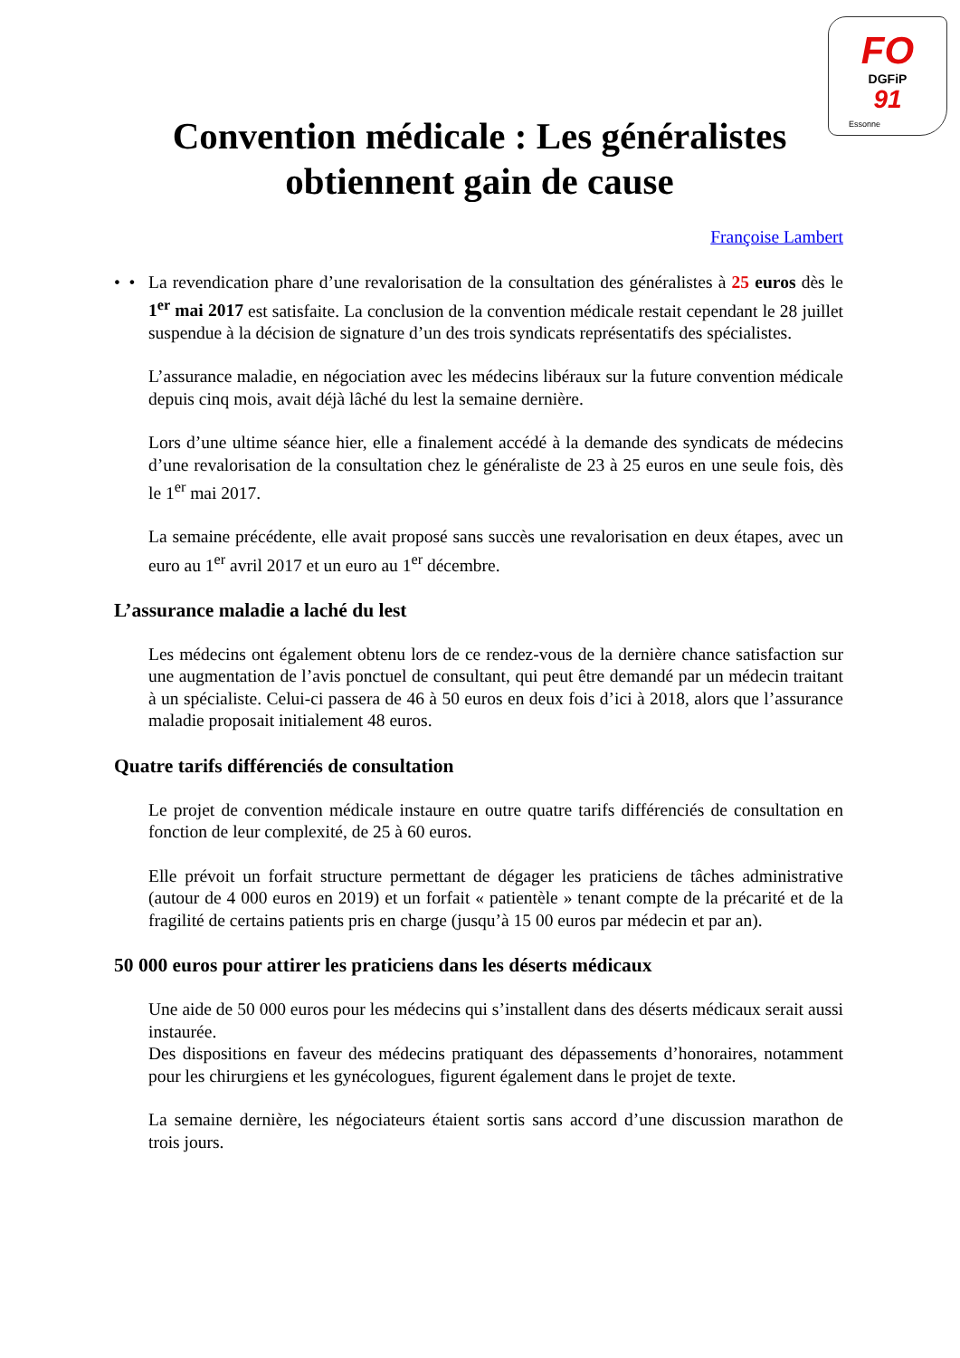FO
DGFiP
91
Essonne
Convention médicale : Les généralistes obtiennent gain de cause
Françoise Lambert
• • La revendication phare d’une revalorisation de la consultation des généralistes à 25 euros dès le 1<sup>er</sup> mai 2017 est satisfaite. La conclusion de la convention médicale restait cependant le 28 juillet suspendue à la décision de signature d’un des trois syndicats représentatifs des spécialistes.
L’assurance maladie, en négociation avec les médecins libéraux sur la future convention médicale depuis cinq mois, avait déjà lâché du lest la semaine dernière.
Lors d’une ultime séance hier, elle a finalement accédé à la demande des syndicats de médecins d’une revalorisation de la consultation chez le généraliste de 23 à 25 euros en une seule fois, dès le 1<sup>er</sup> mai 2017.
La semaine précédente, elle avait proposé sans succès une revalorisation en deux étapes, avec un euro au 1<sup>er</sup> avril 2017 et un euro au 1<sup>er</sup> décembre.
L’assurance maladie a laché du lest
Les médecins ont également obtenu lors de ce rendez-vous de la dernière chance satisfaction sur une augmentation de l’avis ponctuel de consultant, qui peut être demandé par un médecin traitant à un spécialiste. Celui-ci passera de 46 à 50 euros en deux fois d’ici à 2018, alors que l’assurance maladie proposait initialement 48 euros.
Quatre tarifs différenciés de consultation
Le projet de convention médicale instaure en outre quatre tarifs différenciés de consultation en fonction de leur complexité, de 25 à 60 euros.
Elle prévoit un forfait structure permettant de dégager les praticiens de tâches administrative (autour de 4 000 euros en 2019) et un forfait « patientèle » tenant compte de la précarité et de la fragilité de certains patients pris en charge (jusqu’à 15 00 euros par médecin et par an).
50 000 euros pour attirer les praticiens dans les déserts médicaux
Une aide de 50 000 euros pour les médecins qui s’installent dans des déserts médicaux serait aussi instaurée.
Des dispositions en faveur des médecins pratiquant des dépassements d’honoraires, notamment pour les chirurgiens et les gynécologues, figurent également dans le projet de texte.
La semaine dernière, les négociateurs étaient sortis sans accord d’une discussion marathon de trois jours.